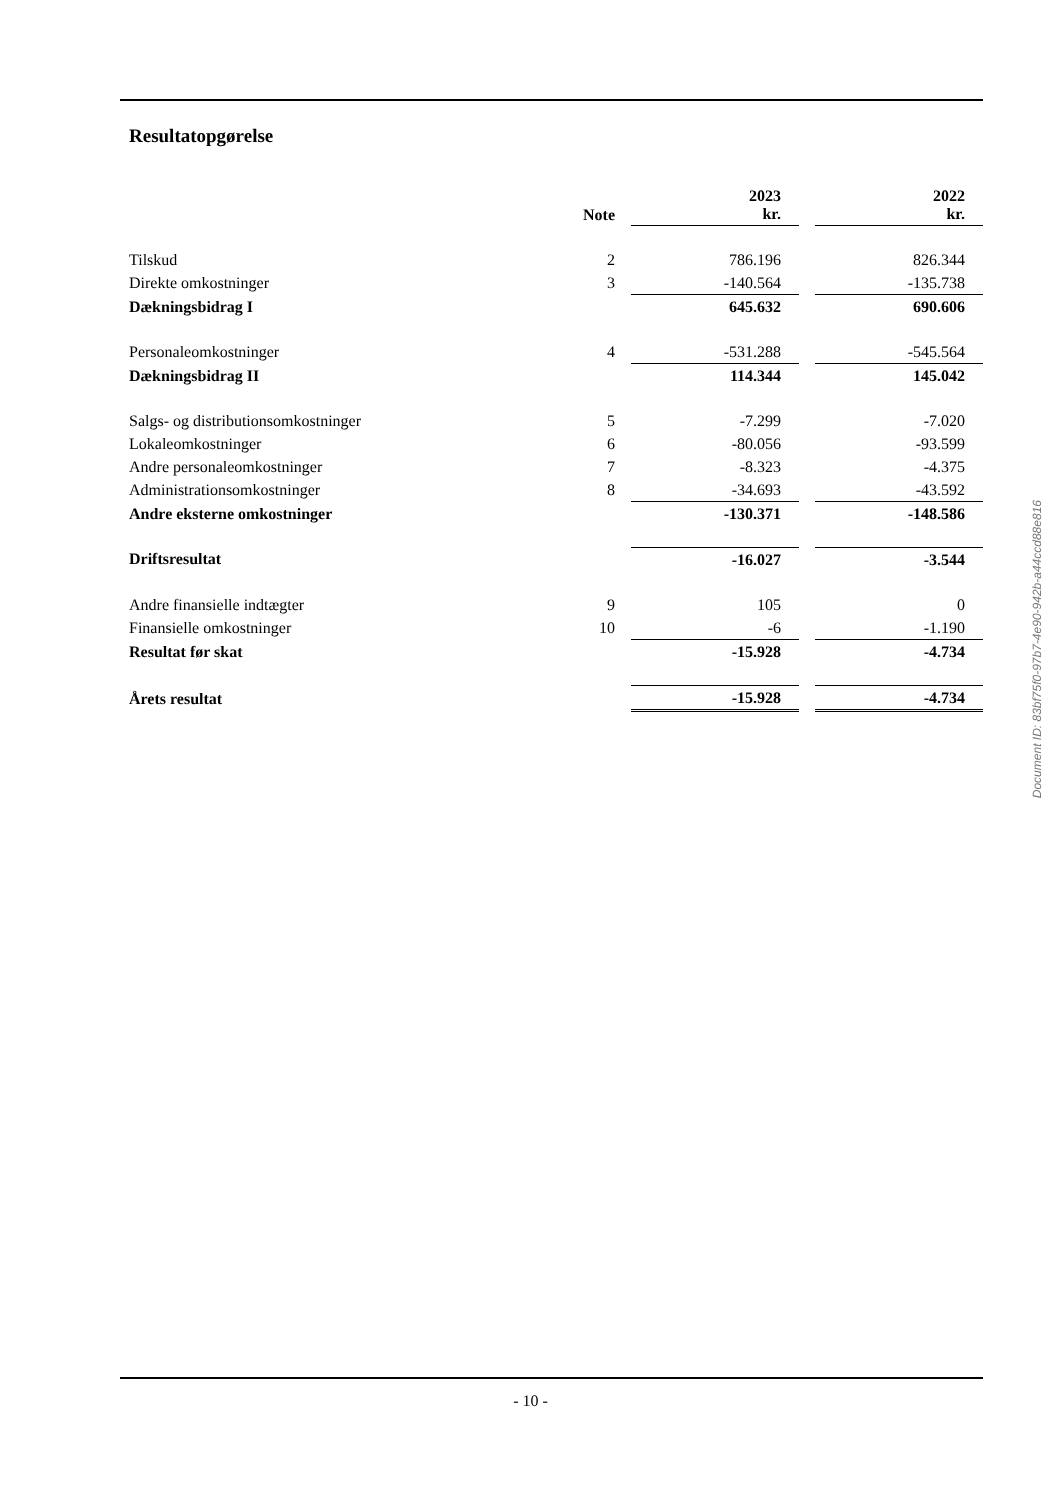Resultatopgørelse
| | Note | | 2023 kr. | | 2022 kr. |
| --- | --- | --- | --- | --- | --- |
| Tilskud | 2 | | 786.196 | | 826.344 |
| Direkte omkostninger | 3 | | -140.564 | | -135.738 |
| Dækningsbidrag I | | | 645.632 | | 690.606 |
| Personaleomkostninger | 4 | | -531.288 | | -545.564 |
| Dækningsbidrag II | | | 114.344 | | 145.042 |
| Salgs- og distributionsomkostninger | 5 | | -7.299 | | -7.020 |
| Lokaleomkostninger | 6 | | -80.056 | | -93.599 |
| Andre personaleomkostninger | 7 | | -8.323 | | -4.375 |
| Administrationsomkostninger | 8 | | -34.693 | | -43.592 |
| Andre eksterne omkostninger | | | -130.371 | | -148.586 |
| Driftsresultat | | | -16.027 | | -3.544 |
| Andre finansielle indtægter | 9 | | 105 | | 0 |
| Finansielle omkostninger | 10 | | -6 | | -1.190 |
| Resultat før skat | | | -15.928 | | -4.734 |
| Årets resultat | | | -15.928 | | -4.734 |
Document ID: 83bf75f0-97b7-4e90-942b-a44ccd88e816
- 10 -